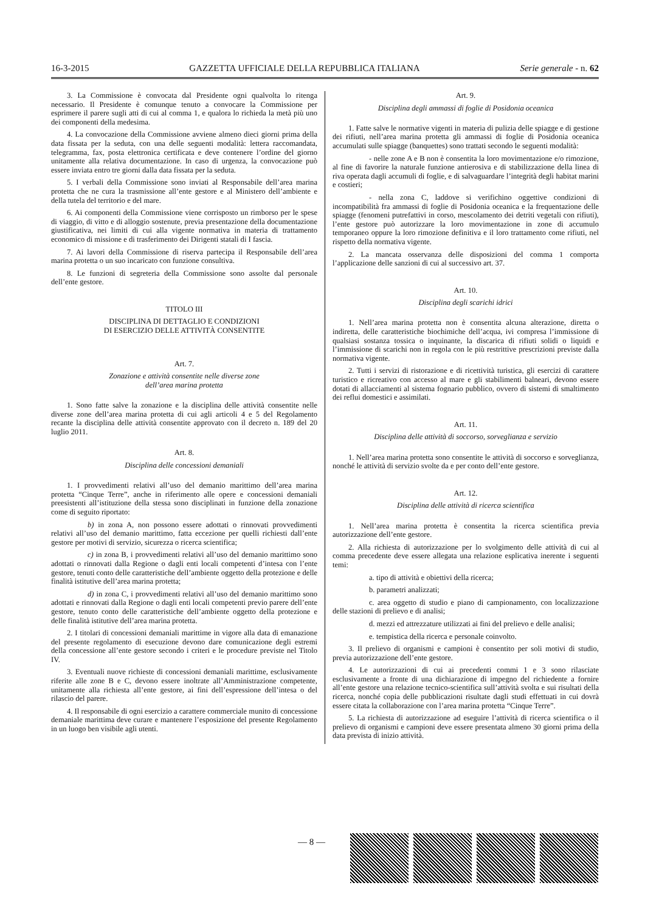16-3-2015 GAZZETTA UFFICIALE DELLA REPUBBLICA ITALIANA Serie generale - n. 62
3. La Commissione è convocata dal Presidente ogni qualvolta lo ritenga necessario. Il Presidente è comunque tenuto a convocare la Commissione per esprimere il parere sugli atti di cui al comma 1, e qualora lo richieda la metà più uno dei componenti della medesima.
4. La convocazione della Commissione avviene almeno dieci giorni prima della data fissata per la seduta, con una delle seguenti modalità: lettera raccomandata, telegramma, fax, posta elettronica certificata e deve contenere l’ordine del giorno unitamente alla relativa documentazione. In caso di urgenza, la convocazione può essere inviata entro tre giorni dalla data fissata per la seduta.
5. I verbali della Commissione sono inviati al Responsabile dell’area marina protetta che ne cura la trasmissione all’ente gestore e al Ministero dell’ambiente e della tutela del territorio e del mare.
6. Ai componenti della Commissione viene corrisposto un rimborso per le spese di viaggio, di vitto e di alloggio sostenute, previa presentazione della documentazione giustificativa, nei limiti di cui alla vigente normativa in materia di trattamento economico di missione e di trasferimento dei Dirigenti statali di I fascia.
7. Ai lavori della Commissione di riserva partecipa il Responsabile dell’area marina protetta o un suo incaricato con funzione consultiva.
8. Le funzioni di segreteria della Commissione sono assolte dal personale dell’ente gestore.
TITOLO III
DISCIPLINA DI DETTAGLIO E CONDIZIONI
DI ESERCIZIO DELLE ATTIVITÀ CONSENTITE
Art. 7.
Zonazione e attività consentite nelle diverse zone
dell’area marina protetta
1. Sono fatte salve la zonazione e la disciplina delle attività consentite nelle diverse zone dell’area marina protetta di cui agli articoli 4 e 5 del Regolamento recante la disciplina delle attività consentite approvato con il decreto n. 189 del 20 luglio 2011.
Art. 8.
Disciplina delle concessioni demaniali
1. I provvedimenti relativi all’uso del demanio marittimo dell’area marina protetta “Cinque Terre”, anche in riferimento alle opere e concessioni demaniali preesistenti all’istituzione della stessa sono disciplinati in funzione della zonazione come di seguito riportato:
b) in zona A, non possono essere adottati o rinnovati provvedimenti relativi all’uso del demanio marittimo, fatta eccezione per quelli richiesti dall’ente gestore per motivi di servizio, sicurezza o ricerca scientifica;
c) in zona B, i provvedimenti relativi all’uso del demanio marittimo sono adottati o rinnovati dalla Regione o dagli enti locali competenti d’intesa con l’ente gestore, tenuti conto delle caratteristiche dell’ambiente oggetto della protezione e delle finalità istitutive dell’area marina protetta;
d) in zona C, i provvedimenti relativi all’uso del demanio marittimo sono adottati e rinnovati dalla Regione o dagli enti locali competenti previo parere dell’ente gestore, tenuto conto delle caratteristiche dell’ambiente oggetto della protezione e delle finalità istitutive dell’area marina protetta.
2. I titolari di concessioni demaniali marittime in vigore alla data di emanazione del presente regolamento di esecuzione devono dare comunicazione degli estremi della concessione all’ente gestore secondo i criteri e le procedure previste nel Titolo IV.
3. Eventuali nuove richieste di concessioni demaniali marittime, esclusivamente riferite alle zone B e C, devono essere inoltrate all’Amministrazione competente, unitamente alla richiesta all’ente gestore, ai fini dell’espressione dell’intesa o del rilascio del parere.
4. Il responsabile di ogni esercizio a carattere commerciale munito di concessione demaniale marittima deve curare e mantenere l’esposizione del presente Regolamento in un luogo ben visibile agli utenti.
Art. 9.
Disciplina degli ammassi di foglie di Posidonia oceanica
1. Fatte salve le normative vigenti in materia di pulizia delle spiagge e di gestione dei rifiuti, nell’area marina protetta gli ammassi di foglie di Posidonia oceanica accumulati sulle spiagge (banquettes) sono trattati secondo le seguenti modalità:
- nelle zone A e B non è consentita la loro movimentazione e/o rimozione, al fine di favorire la naturale funzione antierosiva e di stabilizzazione della linea di riva operata dagli accumuli di foglie, e di salvaguardare l’integrità degli habitat marini e costieri;
- nella zona C, laddove si verifichino oggettive condizioni di incompatibilità fra ammassi di foglie di Posidonia oceanica e la frequentazione delle spiagge (fenomeni putrefattivi in corso, mescolamento dei detriti vegetali con rifiuti), l’ente gestore può autorizzare la loro movimentazione in zone di accumulo temporaneo oppure la loro rimozione definitiva e il loro trattamento come rifiuti, nel rispetto della normativa vigente.
2. La mancata osservanza delle disposizioni del comma 1 comporta l’applicazione delle sanzioni di cui al successivo art. 37.
Art. 10.
Disciplina degli scarichi idrici
1. Nell’area marina protetta non è consentita alcuna alterazione, diretta o indiretta, delle caratteristiche biochimiche dell’acqua, ivi compresa l’immissione di qualsiasi sostanza tossica o inquinante, la discarica di rifiuti solidi o liquidi e l’immissione di scarichi non in regola con le più restrittive prescrizioni previste dalla normativa vigente.
2. Tutti i servizi di ristorazione e di ricettività turistica, gli esercizi di carattere turistico e ricreativo con accesso al mare e gli stabilimenti balneari, devono essere dotati di allacciamenti al sistema fognario pubblico, ovvero di sistemi di smaltimento dei reflui domestici e assimilati.
Art. 11.
Disciplina delle attività di soccorso, sorveglianza e servizio
1. Nell’area marina protetta sono consentite le attività di soccorso e sorveglianza, nonché le attività di servizio svolte da e per conto dell’ente gestore.
Art. 12.
Disciplina delle attività di ricerca scientifica
1. Nell’area marina protetta è consentita la ricerca scientifica previa autorizzazione dell’ente gestore.
2. Alla richiesta di autorizzazione per lo svolgimento delle attività di cui al comma precedente deve essere allegata una relazione esplicativa inerente i seguenti temi:
a. tipo di attività e obiettivi della ricerca;
b. parametri analizzati;
c. area oggetto di studio e piano di campionamento, con localizzazione delle stazioni di prelievo e di analisi;
d. mezzi ed attrezzature utilizzati ai fini del prelievo e delle analisi;
e. tempistica della ricerca e personale coinvolto.
3. Il prelievo di organismi e campioni è consentito per soli motivi di studio, previa autorizzazione dell’ente gestore.
4. Le autorizzazioni di cui ai precedenti commi 1 e 3 sono rilasciate esclusivamente a fronte di una dichiarazione di impegno del richiedente a fornire all’ente gestore una relazione tecnico-scientifica sull’attività svolta e sui risultati della ricerca, nonché copia delle pubblicazioni risultate dagli studi effettuati in cui dovrà essere citata la collaborazione con l’area marina protetta “Cinque Terre”.
5. La richiesta di autorizzazione ad eseguire l’attività di ricerca scientifica o il prelievo di organismi e campioni deve essere presentata almeno 30 giorni prima della data prevista di inizio attività.
— 8 —